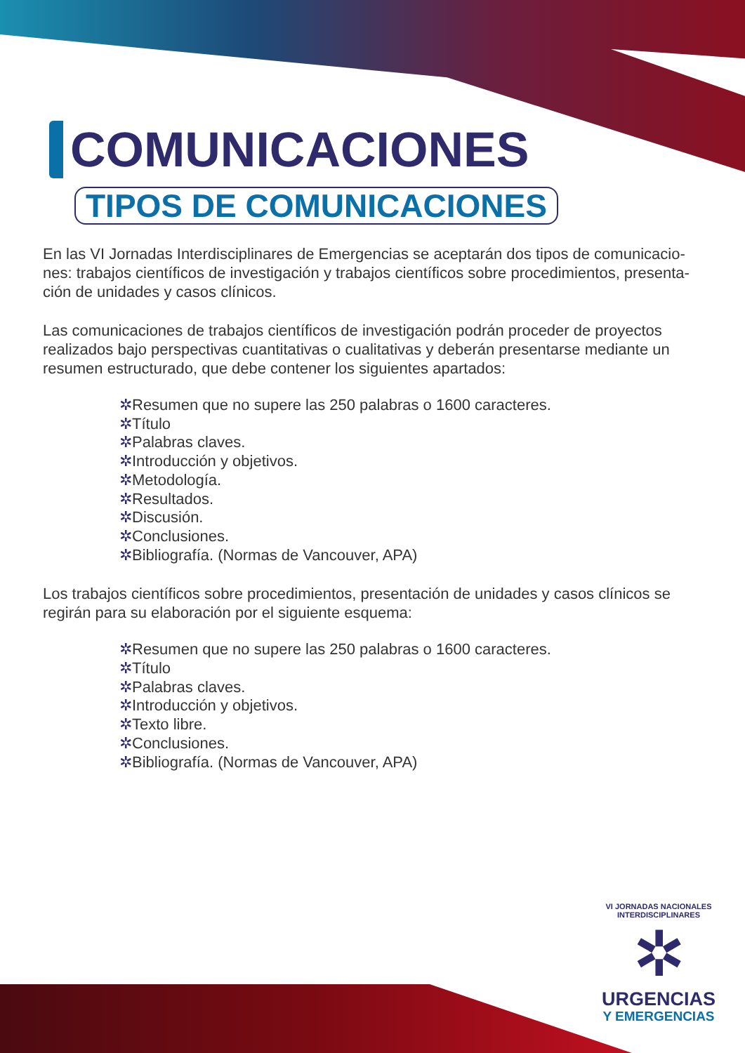COMUNICACIONES
TIPOS DE COMUNICACIONES
En las VI Jornadas Interdisciplinares de Emergencias se aceptarán dos tipos de comunicacio-nes: trabajos científicos de investigación y trabajos científicos sobre procedimientos, presenta-ción de unidades y casos clínicos.
Las comunicaciones de trabajos científicos de investigación podrán proceder de proyectos realizados bajo perspectivas cuantitativas o cualitativas y deberán presentarse mediante un resumen estructurado, que debe contener los siguientes apartados:
✲Resumen que no supere las 250 palabras o 1600 caracteres.
✲Título
✲Palabras claves.
✲Introducción y objetivos.
✲Metodología.
✲Resultados.
✲Discusión.
✲Conclusiones.
✲Bibliografía. (Normas de Vancouver, APA)
Los trabajos científicos sobre procedimientos, presentación de unidades y casos clínicos se regirán para su elaboración por el siguiente esquema:
✲Resumen que no supere las 250 palabras o 1600 caracteres.
✲Título
✲Palabras claves.
✲Introducción y objetivos.
✲Texto libre.
✲Conclusiones.
✲Bibliografía. (Normas de Vancouver, APA)
VI JORNADAS NACIONALES INTERDISCIPLINARES
✲
URGENCIAS
Y EMERGENCIAS